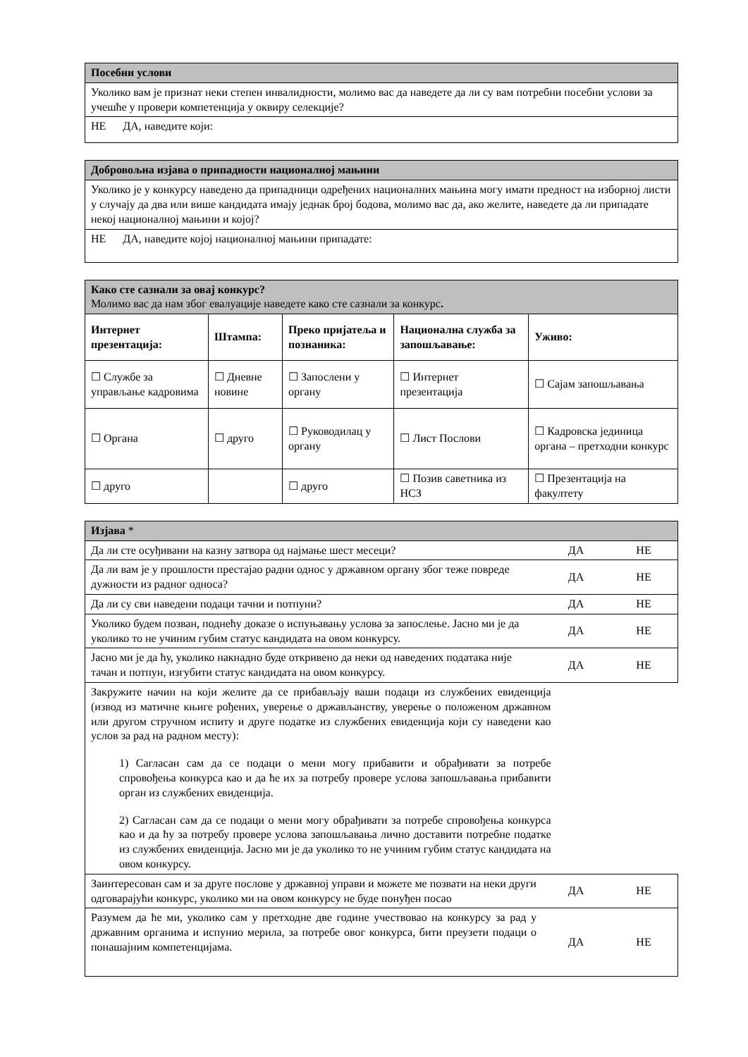| Посебни услови |
| Уколико вам је признат неки степен инвалидности, молимо вас да наведете да ли су вам потребни посебни услови за учешће у провери компетенција у оквиру селекције? |
| НЕ ДА, наведите који: |
| Добровољна изјава о припадности националној мањини |
| Уколико је у конкурсу наведено да припадници одређених националних мањина могу имати предност на изборној листи у случају да два или више кандидата имају једнак број бодова, молимо вас да, ако желите, наведете да ли припадате некој националној мањини и којој? |
| НЕ ДА, наведите којој националној мањини припадате: |
| Како сте сазнали за овај конкурс? Молимо вас да нам због евалуације наведете како сте сазнали за конкурс . | | | | |
| Интернет презентација: | Штампа: | Преко пријатеља и познаника: | Национална служба за запошљавање: | Уживо: |
| ☐ Службе за управљање кадровима | ☐ Дневне новине | ☐ Запослени у органу | ☐ Интернет презентација | ☐ Сајам запошљавања |
| ☐ Органа | ☐ друго | ☐ Руководилац у органу | ☐ Лист Послови | ☐ Кадровска јединица органа – претходни конкурс |
| ☐ друго | | ☐ друго | ☐ Позив саветника из НСЗ | ☐ Презентација на факултету |
| Изјава * | | |
| Да ли сте осуђивани на казну затвора од најмање шест месеци? | ДА | НЕ |
| Да ли вам је у прошлости престајао радни однос у државном органу због теже повреде дужности из радног односа? | ДА | НЕ |
| Да ли су сви наведени подаци тачни и потпуни? | ДА | НЕ |
| Уколико будем позван, поднећу доказе о испуњавању услова за запослење. Јасно ми је да уколико то не учиним губим статус кандидата на овом конкурсу. | ДА | НЕ |
| Јасно ми је да ћу, уколико накнадно буде откривено да неки од наведених података није тачан и потпун, изгубити статус кандидата на овом конкурсу. | ДА | НЕ |
| Закружите начин на који желите да се прибављају ваши подаци из службених евиденција (извод из матичне књиге рођених, уверење о држављанству, уверење о положеном државном или другом стручном испиту и друге податке из службених евиденција који су наведени као услов за рад на радном месту): 1) Сагласан сам да се подаци о мени могу прибавити и обрађивати за потребе спровођења конкурса као и да ће их за потребу провере услова запошљавања прибавити орган из службених евиденција. 2) Сагласан сам да се подаци о мени могу обрађивати за потребе спровођења конкурса као и да ћу за потребу провере услова запошљавања лично доставити потребне податке из службених евиденција. Јасно ми је да уколико то не учиним губим статус кандидата на овом конкурсу. | | |
| Заинтересован сам и за друге послове у државној управи и можете ме позвати на неки други одговарајући конкурс, уколико ми на овом конкурсу не буде понуђен посао | ДА | НЕ |
| Разумем да ће ми, уколико сам у претходне две године учествовао на конкурсу за рад у државним органима и испунио мерила, за потребе овог конкурса, бити преузети подаци о понашајним компетенцијама. | ДА | НЕ |